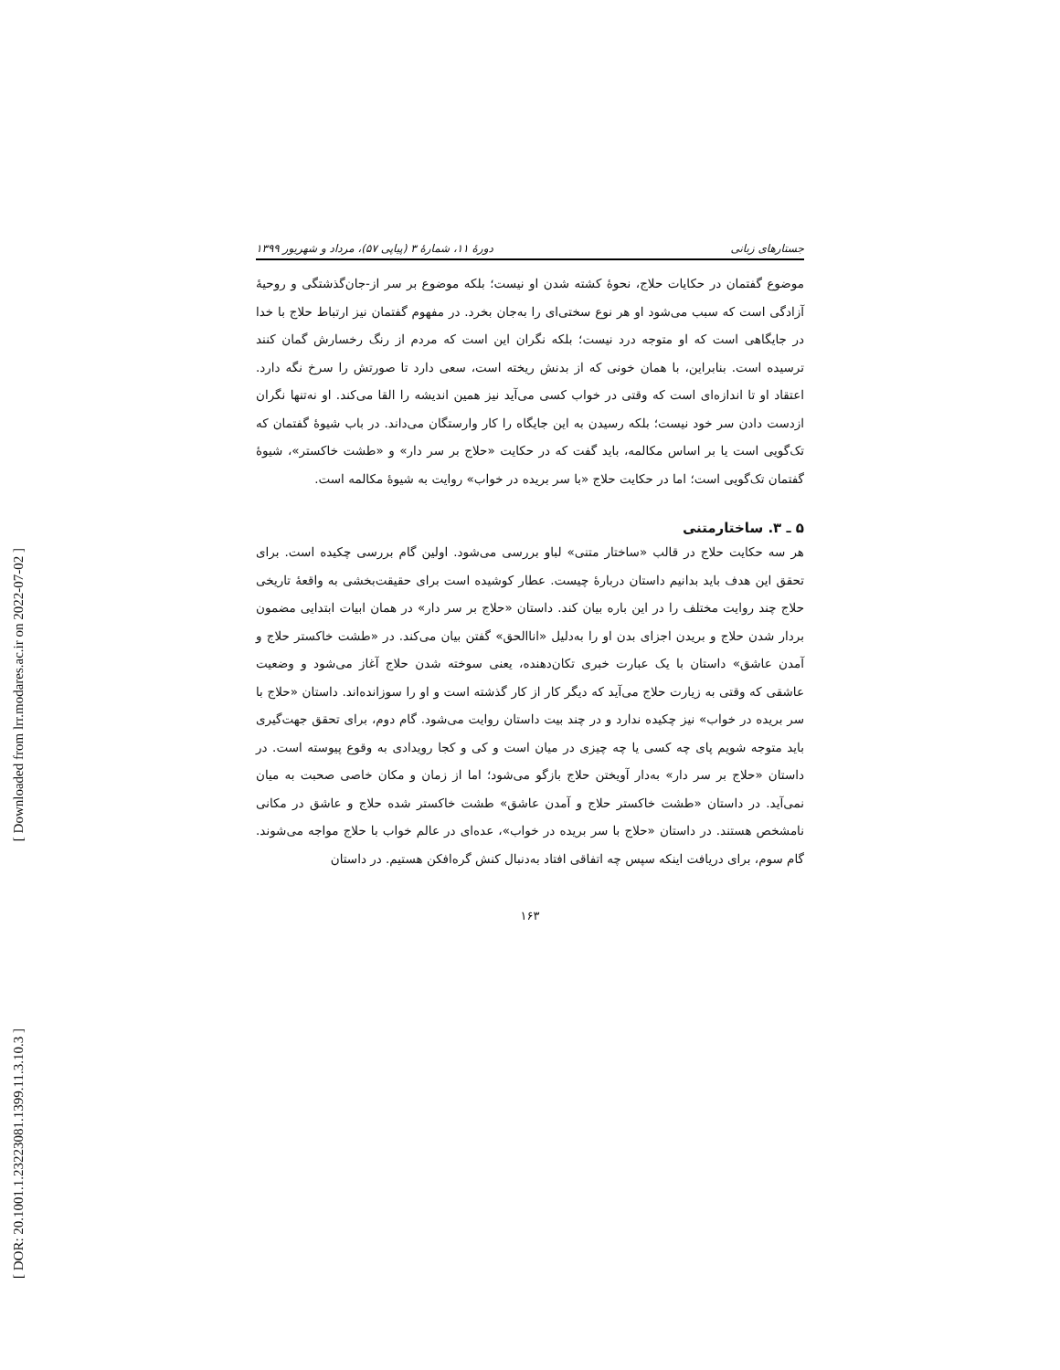[ Downloaded from lrr.modares.ac.ir on 2022-07-02 ]
[ DOR: 20.1001.1.23223081.1399.11.3.10.3 ]
جستارهای زبانی دورهٔ ۱۱، شمارهٔ ۳ (پیاپی ۵۷)، مرداد و شهریور ۱۳۹۹
موضوع گفتمان در حکایات حلاج، نحوهٔ کشته شدن او نیست؛ بلکه موضوع بر سر از-جان‌گذشتگی و روحیهٔ آزادگی است که سبب می‌شود او هر نوع سختی‌ای را به‌جان بخرد. در مفهوم گفتمان نیز ارتباط حلاج با خدا در جایگاهی است که او متوجه درد نیست؛ بلکه نگران این است که مردم از رنگ رخسارش گمان کنند ترسیده است. بنابراین، با همان خونی که از بدنش ریخته است، سعی دارد تا صورتش را سرخ نگه دارد. اعتقاد او تا اندازه‌ای است که وقتی در خواب کسی می‌آید نیز همین اندیشه را القا می‌کند. او نه‌تنها نگران ازدست دادن سر خود نیست؛ بلکه رسیدن به این جایگاه را کار وارستگان می‌داند. در باب شیوهٔ گفتمان که تک‌گویی است یا بر اساس مکالمه، باید گفت که در حکایت «حلاج بر سر دار» و «طشت خاکستر»، شیوهٔ گفتمان تک‌گویی است؛ اما در حکایت حلاج «با سر بریده در خواب» روایت به شیوهٔ مکالمه است.
۵ ـ ۳. ساختارمتنی
هر سه حکایت حلاج در قالب «ساختار متنی» لباو بررسی می‌شود. اولین گام بررسی چکیده است. برای تحقق این هدف باید بدانیم داستان دربارهٔ چیست. عطار کوشیده است برای حقیقت‌بخشی به واقعهٔ تاریخی حلاج چند روایت مختلف را در این باره بیان کند. داستان «حلاج بر سر دار» در همان ابیات ابتدایی مضمون بردار شدن حلاج و بریدن اجزای بدن او را به‌دلیل «اناالحق» گفتن بیان می‌کند. در «طشت خاکستر حلاج و آمدن عاشق» داستان با یک عبارت خبری تکان‌دهنده، یعنی سوخته شدن حلاج آغاز می‌شود و وضعیت عاشقی که وقتی به زیارت حلاج می‌آید که دیگر کار از کار گذشته است و او را سوزانده‌اند. داستان «حلاج با سر بریده در خواب» نیز چکیده ندارد و در چند بیت داستان روایت می‌شود. گام دوم، برای تحقق جهت‌گیری باید متوجه شویم پای چه کسی یا چه چیزی در میان است و کی و کجا رویدادی به وقوع پیوسته است. در داستان «حلاج بر سر دار» به‌دار آویختن حلاج بازگو می‌شود؛ اما از زمان و مکان خاصی صحبت به میان نمی‌آید. در داستان «طشت خاکستر حلاج و آمدن عاشق» طشت خاکستر شده حلاج و عاشق در مکانی نامشخص هستند. در داستان «حلاج با سر بریده در خواب»، عده‌ای در عالم خواب با حلاج مواجه می‌شوند. گام سوم، برای دریافت اینکه سپس چه اتفاقی افتاد به‌دنبال کنش گره‌افکن هستیم. در داستان
۱۶۳